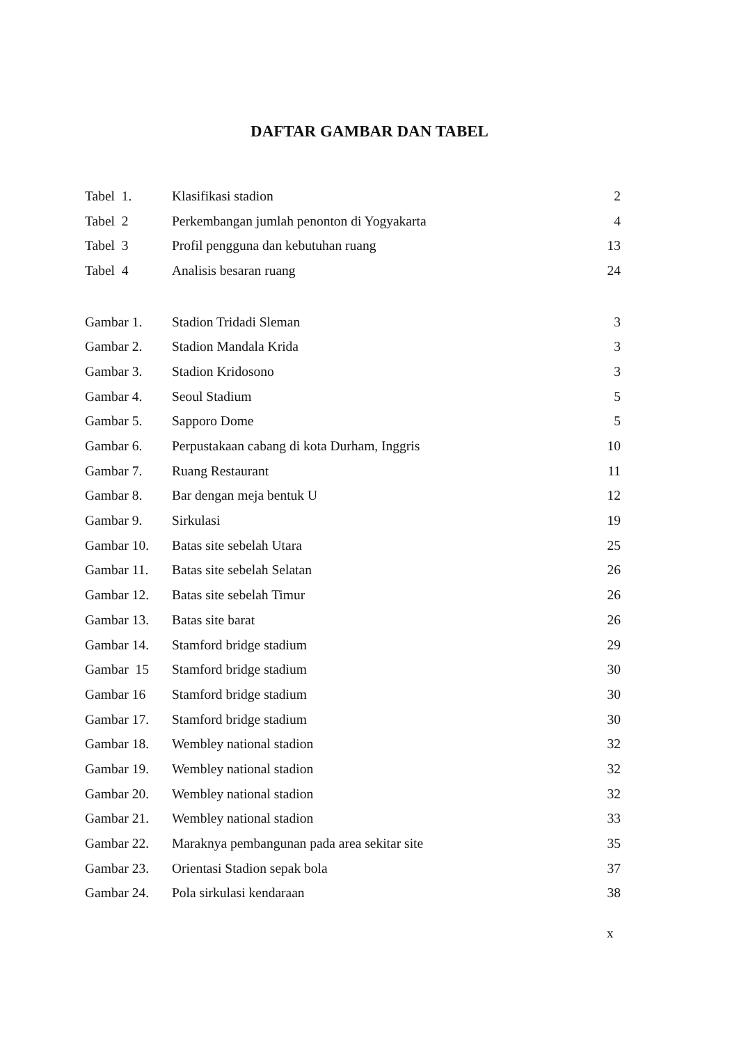DAFTAR GAMBAR DAN TABEL
| Tabel 1. | Klasifikasi stadion | 2 |
| Tabel 2 | Perkembangan jumlah penonton di Yogyakarta | 4 |
| Tabel 3 | Profil pengguna dan kebutuhan ruang | 13 |
| Tabel 4 | Analisis besaran ruang | 24 |
| Gambar 1. | Stadion Tridadi Sleman | 3 |
| Gambar 2. | Stadion Mandala Krida | 3 |
| Gambar 3. | Stadion Kridosono | 3 |
| Gambar 4. | Seoul Stadium | 5 |
| Gambar 5. | Sapporo Dome | 5 |
| Gambar 6. | Perpustakaan cabang di kota Durham, Inggris | 10 |
| Gambar 7. | Ruang Restaurant | 11 |
| Gambar 8. | Bar dengan meja bentuk U | 12 |
| Gambar 9. | Sirkulasi | 19 |
| Gambar 10. | Batas site sebelah Utara | 25 |
| Gambar 11. | Batas site sebelah Selatan | 26 |
| Gambar 12. | Batas site sebelah Timur | 26 |
| Gambar 13. | Batas site barat | 26 |
| Gambar 14. | Stamford bridge stadium | 29 |
| Gambar 15 | Stamford bridge stadium | 30 |
| Gambar 16 | Stamford bridge stadium | 30 |
| Gambar 17. | Stamford bridge stadium | 30 |
| Gambar 18. | Wembley national stadion | 32 |
| Gambar 19. | Wembley national stadion | 32 |
| Gambar 20. | Wembley national stadion | 32 |
| Gambar 21. | Wembley national stadion | 33 |
| Gambar 22. | Maraknya pembangunan pada area sekitar site | 35 |
| Gambar 23. | Orientasi Stadion sepak bola | 37 |
| Gambar 24. | Pola sirkulasi kendaraan | 38 |
x